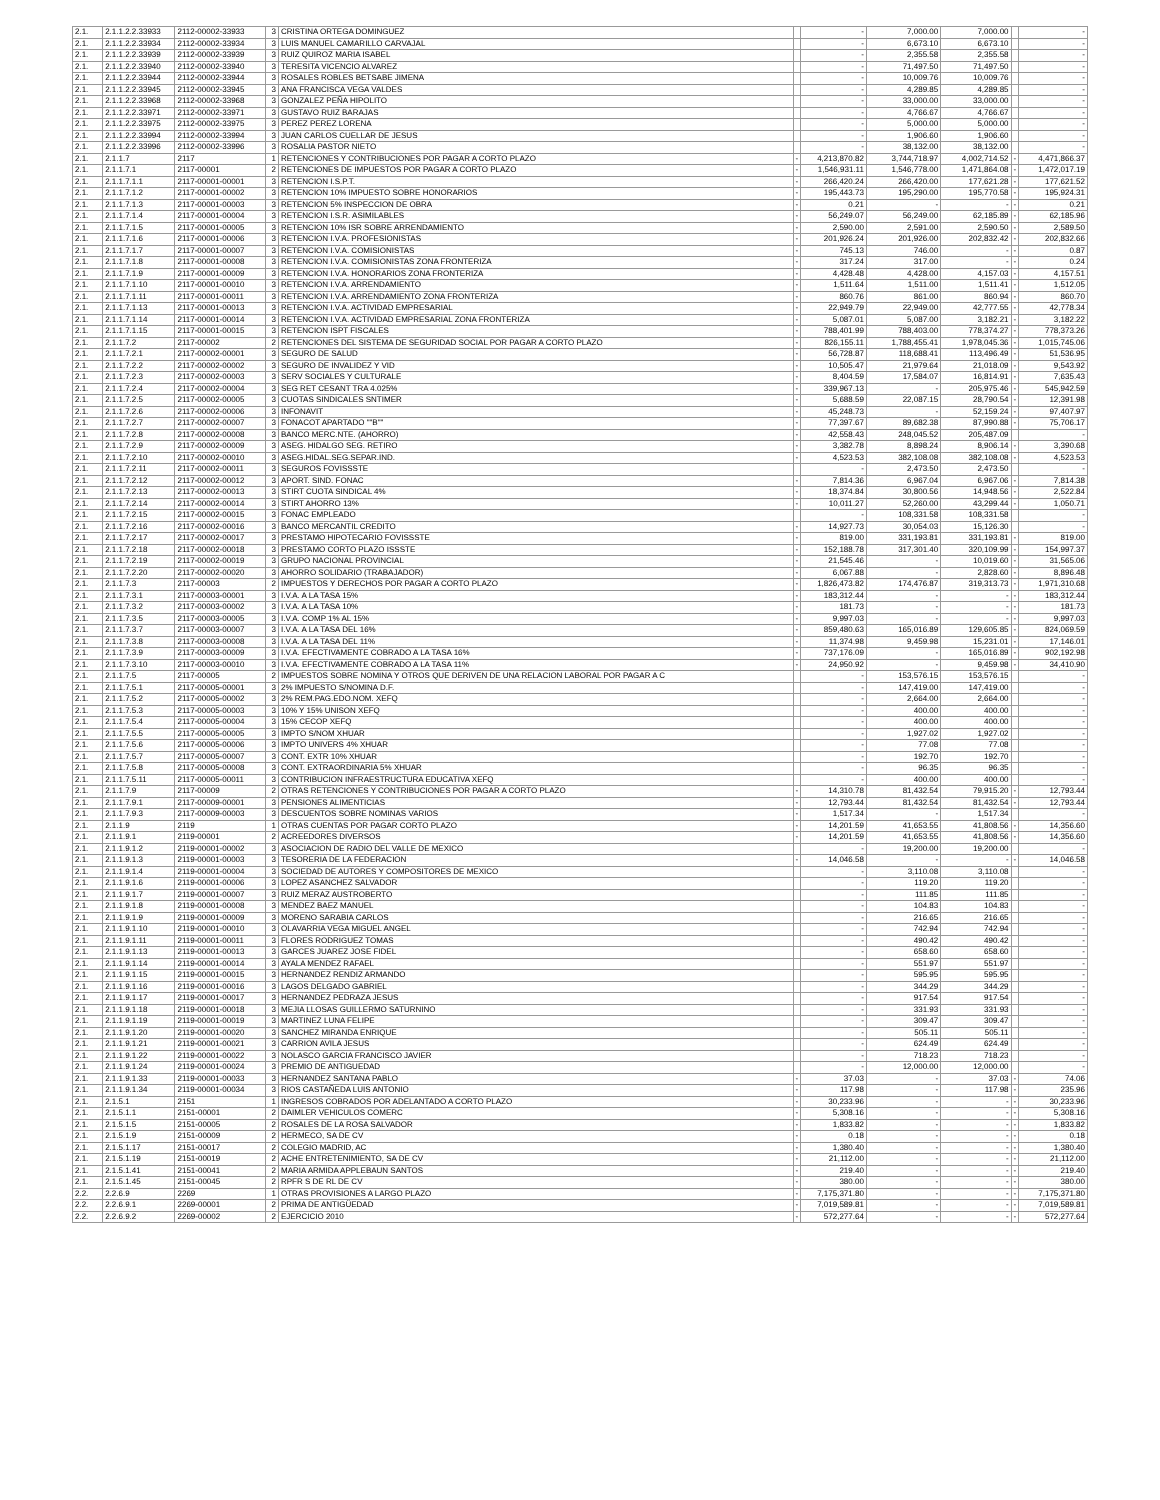| 2.1. | 2.1.1.2.2.33933 | 2112-00002-33933 | 3 | CRISTINA ORTEGA DOMINGUEZ | | - | 7,000.00 | 7,000.00 | | - |
| 2.1. | 2.1.1.2.2.33934 | 2112-00002-33934 | 3 | LUIS MANUEL CAMARILLO CARVAJAL | | - | 6,673.10 | 6,673.10 | | - |
| 2.1. | 2.1.1.2.2.33939 | 2112-00002-33939 | 3 | RUIZ QUIROZ MARIA ISABEL | | - | 2,355.58 | 2,355.58 | | - |
| 2.1. | 2.1.1.2.2.33940 | 2112-00002-33940 | 3 | TERESITA VICENCIO ALVAREZ | | - | 71,497.50 | 71,497.50 | | - |
| 2.1. | 2.1.1.2.2.33944 | 2112-00002-33944 | 3 | ROSALES ROBLES BETSABE JIMENA | | - | 10,009.76 | 10,009.76 | | - |
| 2.1. | 2.1.1.2.2.33945 | 2112-00002-33945 | 3 | ANA FRANCISCA VEGA VALDES | | - | 4,289.85 | 4,289.85 | | - |
| 2.1. | 2.1.1.2.2.33968 | 2112-00002-33968 | 3 | GONZALEZ PEÑA HIPOLITO | | - | 33,000.00 | 33,000.00 | | - |
| 2.1. | 2.1.1.2.2.33971 | 2112-00002-33971 | 3 | GUSTAVO RUIZ BARAJAS | | - | 4,766.67 | 4,766.67 | | - |
| 2.1. | 2.1.1.2.2.33975 | 2112-00002-33975 | 3 | PEREZ PEREZ LORENA | | - | 5,000.00 | 5,000.00 | | - |
| 2.1. | 2.1.1.2.2.33994 | 2112-00002-33994 | 3 | JUAN CARLOS CUELLAR DE JESUS | | - | 1,906.60 | 1,906.60 | | - |
| 2.1. | 2.1.1.2.2.33996 | 2112-00002-33996 | 3 | ROSALIA PASTOR NIETO | | - | 38,132.00 | 38,132.00 | | - |
| 2.1. | 2.1.1.7 | 2117 | 1 | RETENCIONES Y CONTRIBUCIONES POR PAGAR A CORTO PLAZO | - | 4,213,870.82 | 3,744,718.97 | 4,002,714.52 | - | 4,471,866.37 |
| 2.1. | 2.1.1.7.1 | 2117-00001 | 2 | RETENCIONES DE IMPUESTOS POR PAGAR A CORTO PLAZO | - | 1,546,931.11 | 1,546,778.00 | 1,471,864.08 | - | 1,472,017.19 |
| 2.1. | 2.1.1.7.1.1 | 2117-00001-00001 | 3 | RETENCION I.S.P.T. | - | 266,420.24 | 266,420.00 | 177,621.28 | - | 177,621.52 |
| 2.1. | 2.1.1.7.1.2 | 2117-00001-00002 | 3 | RETENCION 10% IMPUESTO SOBRE HONORARIOS | - | 195,443.73 | 195,290.00 | 195,770.58 | - | 195,924.31 |
| 2.1. | 2.1.1.7.1.3 | 2117-00001-00003 | 3 | RETENCION 5% INSPECCION DE OBRA | - | 0.21 | - | - | - | 0.21 |
| 2.1. | 2.1.1.7.1.4 | 2117-00001-00004 | 3 | RETENCION I.S.R. ASIMILABLES | - | 56,249.07 | 56,249.00 | 62,185.89 | - | 62,185.96 |
| 2.1. | 2.1.1.7.1.5 | 2117-00001-00005 | 3 | RETENCION 10% ISR SOBRE ARRENDAMIENTO | - | 2,590.00 | 2,591.00 | 2,590.50 | - | 2,589.50 |
| 2.1. | 2.1.1.7.1.6 | 2117-00001-00006 | 3 | RETENCION I.V.A. PROFESIONISTAS | - | 201,926.24 | 201,926.00 | 202,832.42 | - | 202,832.66 |
| 2.1. | 2.1.1.7.1.7 | 2117-00001-00007 | 3 | RETENCION I.V.A. COMISIONISTAS | - | 745.13 | 746.00 | - | - | 0.87 |
| 2.1. | 2.1.1.7.1.8 | 2117-00001-00008 | 3 | RETENCION I.V.A. COMISIONISTAS ZONA FRONTERIZA | - | 317.24 | 317.00 | - | - | 0.24 |
| 2.1. | 2.1.1.7.1.9 | 2117-00001-00009 | 3 | RETENCION I.V.A. HONORARIOS ZONA FRONTERIZA | - | 4,428.48 | 4,428.00 | 4,157.03 | - | 4,157.51 |
| 2.1. | 2.1.1.7.1.10 | 2117-00001-00010 | 3 | RETENCION I.V.A. ARRENDAMIENTO | - | 1,511.64 | 1,511.00 | 1,511.41 | - | 1,512.05 |
| 2.1. | 2.1.1.7.1.11 | 2117-00001-00011 | 3 | RETENCION I.V.A. ARRENDAMIENTO ZONA FRONTERIZA | - | 860.76 | 861.00 | 860.94 | - | 860.70 |
| 2.1. | 2.1.1.7.1.13 | 2117-00001-00013 | 3 | RETENCION I.V.A. ACTIVIDAD EMPRESARIAL | - | 22,949.79 | 22,949.00 | 42,777.55 | - | 42,778.34 |
| 2.1. | 2.1.1.7.1.14 | 2117-00001-00014 | 3 | RETENCION I.V.A. ACTIVIDAD EMPRESARIAL ZONA FRONTERIZA | - | 5,087.01 | 5,087.00 | 3,182.21 | - | 3,182.22 |
| 2.1. | 2.1.1.7.1.15 | 2117-00001-00015 | 3 | RETENCION ISPT FISCALES | - | 788,401.99 | 788,403.00 | 778,374.27 | - | 778,373.26 |
| 2.1. | 2.1.1.7.2 | 2117-00002 | 2 | RETENCIONES DEL SISTEMA DE SEGURIDAD SOCIAL POR PAGAR A CORTO PLAZO | - | 826,155.11 | 1,788,455.41 | 1,978,045.36 | - | 1,015,745.06 |
| 2.1. | 2.1.1.7.2.1 | 2117-00002-00001 | 3 | SEGURO DE SALUD | - | 56,728.87 | 118,688.41 | 113,496.49 | - | 51,536.95 |
| 2.1. | 2.1.1.7.2.2 | 2117-00002-00002 | 3 | SEGURO DE INVALIDEZ Y VID | - | 10,505.47 | 21,979.64 | 21,018.09 | - | 9,543.92 |
| 2.1. | 2.1.1.7.2.3 | 2117-00002-00003 | 3 | SERV SOCIALES Y CULTURALE | - | 8,404.59 | 17,584.07 | 16,814.91 | - | 7,635.43 |
| 2.1. | 2.1.1.7.2.4 | 2117-00002-00004 | 3 | SEG RET CESANT TRA 4.025% | - | 339,967.13 | - | 205,975.46 | - | 545,942.59 |
| 2.1. | 2.1.1.7.2.5 | 2117-00002-00005 | 3 | CUOTAS SINDICALES SNTIMER | - | 5,688.59 | 22,087.15 | 28,790.54 | - | 12,391.98 |
| 2.1. | 2.1.1.7.2.6 | 2117-00002-00006 | 3 | INFONAVIT | - | 45,248.73 | - | 52,159.24 | - | 97,407.97 |
| 2.1. | 2.1.1.7.2.7 | 2117-00002-00007 | 3 | FONACOT APARTADO ""B"" | - | 77,397.67 | 89,682.38 | 87,990.88 | - | 75,706.17 |
| 2.1. | 2.1.1.7.2.8 | 2117-00002-00008 | 3 | BANCO MERC.NTE. (AHORRO) | - | 42,558.43 | 248,045.52 | 205,487.09 | | - |
| 2.1. | 2.1.1.7.2.9 | 2117-00002-00009 | 3 | ASEG. HIDALGO SEG. RETIRO | - | 3,382.78 | 8,898.24 | 8,906.14 | - | 3,390.68 |
| 2.1. | 2.1.1.7.2.10 | 2117-00002-00010 | 3 | ASEG.HIDAL.SEG.SEPAR.IND. | - | 4,523.53 | 382,108.08 | 382,108.08 | - | 4,523.53 |
| 2.1. | 2.1.1.7.2.11 | 2117-00002-00011 | 3 | SEGUROS FOVISSSTE | | - | 2,473.50 | 2,473.50 | | - |
| 2.1. | 2.1.1.7.2.12 | 2117-00002-00012 | 3 | APORT. SIND. FONAC | - | 7,814.36 | 6,967.04 | 6,967.06 | - | 7,814.38 |
| 2.1. | 2.1.1.7.2.13 | 2117-00002-00013 | 3 | STIRT CUOTA SINDICAL 4% | - | 18,374.84 | 30,800.56 | 14,948.56 | - | 2,522.84 |
| 2.1. | 2.1.1.7.2.14 | 2117-00002-00014 | 3 | STIRT AHORRO 13% | - | 10,011.27 | 52,260.00 | 43,299.44 | - | 1,050.71 |
| 2.1. | 2.1.1.7.2.15 | 2117-00002-00015 | 3 | FONAC EMPLEADO | | - | 108,331.58 | 108,331.58 | | - |
| 2.1. | 2.1.1.7.2.16 | 2117-00002-00016 | 3 | BANCO MERCANTIL CREDITO | - | 14,927.73 | 30,054.03 | 15,126.30 | | - |
| 2.1. | 2.1.1.7.2.17 | 2117-00002-00017 | 3 | PRESTAMO HIPOTECARIO FOVISSSTE | - | 819.00 | 331,193.81 | 331,193.81 | - | 819.00 |
| 2.1. | 2.1.1.7.2.18 | 2117-00002-00018 | 3 | PRESTAMO CORTO PLAZO ISSSTE | - | 152,188.78 | 317,301.40 | 320,109.99 | - | 154,997.37 |
| 2.1. | 2.1.1.7.2.19 | 2117-00002-00019 | 3 | GRUPO NACIONAL PROVINCIAL | - | 21,545.46 | - | 10,019.60 | - | 31,565.06 |
| 2.1. | 2.1.1.7.2.20 | 2117-00002-00020 | 3 | AHORRO SOLIDARIO (TRABAJADOR) | - | 6,067.88 | - | 2,828.60 | - | 8,896.48 |
| 2.1. | 2.1.1.7.3 | 2117-00003 | 2 | IMPUESTOS Y DERECHOS POR PAGAR A CORTO PLAZO | - | 1,826,473.82 | 174,476.87 | 319,313.73 | - | 1,971,310.68 |
| 2.1. | 2.1.1.7.3.1 | 2117-00003-00001 | 3 | I.V.A. A LA TASA 15% | - | 183,312.44 | - | - | - | 183,312.44 |
| 2.1. | 2.1.1.7.3.2 | 2117-00003-00002 | 3 | I.V.A. A LA TASA 10% | - | 181.73 | - | - | - | 181.73 |
| 2.1. | 2.1.1.7.3.5 | 2117-00003-00005 | 3 | I.V.A. COMP 1% AL 15% | - | 9,997.03 | - | - | - | 9,997.03 |
| 2.1. | 2.1.1.7.3.7 | 2117-00003-00007 | 3 | I.V.A. A LA TASA DEL 16% | - | 859,480.63 | 165,016.89 | 129,605.85 | - | 824,069.59 |
| 2.1. | 2.1.1.7.3.8 | 2117-00003-00008 | 3 | I.V.A. A LA TASA DEL 11% | - | 11,374.98 | 9,459.98 | 15,231.01 | - | 17,146.01 |
| 2.1. | 2.1.1.7.3.9 | 2117-00003-00009 | 3 | I.V.A. EFECTIVAMENTE COBRADO A LA TASA 16% | - | 737,176.09 | - | 165,016.89 | - | 902,192.98 |
| 2.1. | 2.1.1.7.3.10 | 2117-00003-00010 | 3 | I.V.A. EFECTIVAMENTE COBRADO A LA TASA 11% | - | 24,950.92 | - | 9,459.98 | - | 34,410.90 |
| 2.1. | 2.1.1.7.5 | 2117-00005 | 2 | IMPUESTOS SOBRE NOMINA Y OTROS QUE DERIVEN DE UNA RELACION LABORAL POR PAGAR A C | | - | 153,576.15 | 153,576.15 | | - |
| 2.1. | 2.1.1.7.5.1 | 2117-00005-00001 | 3 | 2% IMPUESTO S/NOMINA D.F. | | - | 147,419.00 | 147,419.00 | | - |
| 2.1. | 2.1.1.7.5.2 | 2117-00005-00002 | 3 | 2% REM.PAG.EDO.NOM. XEFQ | | - | 2,664.00 | 2,664.00 | | - |
| 2.1. | 2.1.1.7.5.3 | 2117-00005-00003 | 3 | 10% Y 15% UNISON XEFQ | | - | 400.00 | 400.00 | | - |
| 2.1. | 2.1.1.7.5.4 | 2117-00005-00004 | 3 | 15% CECOP XEFQ | | - | 400.00 | 400.00 | | - |
| 2.1. | 2.1.1.7.5.5 | 2117-00005-00005 | 3 | IMPTO S/NOM XHUAR | | - | 1,927.02 | 1,927.02 | | - |
| 2.1. | 2.1.1.7.5.6 | 2117-00005-00006 | 3 | IMPTO UNIVERS 4% XHUAR | | - | 77.08 | 77.08 | | - |
| 2.1. | 2.1.1.7.5.7 | 2117-00005-00007 | 3 | CONT. EXTR 10% XHUAR | | - | 192.70 | 192.70 | | - |
| 2.1. | 2.1.1.7.5.8 | 2117-00005-00008 | 3 | CONT. EXTRAORDINARIA 5% XHUAR | | - | 96.35 | 96.35 | | - |
| 2.1. | 2.1.1.7.5.11 | 2117-00005-00011 | 3 | CONTRIBUCION INFRAESTRUCTURA EDUCATIVA XEFQ | | - | 400.00 | 400.00 | | - |
| 2.1. | 2.1.1.7.9 | 2117-00009 | 2 | OTRAS RETENCIONES Y CONTRIBUCIONES POR PAGAR A CORTO PLAZO | - | 14,310.78 | 81,432.54 | 79,915.20 | - | 12,793.44 |
| 2.1. | 2.1.1.7.9.1 | 2117-00009-00001 | 3 | PENSIONES ALIMENTICIAS | - | 12,793.44 | 81,432.54 | 81,432.54 | - | 12,793.44 |
| 2.1. | 2.1.1.7.9.3 | 2117-00009-00003 | 3 | DESCUENTOS SOBRE NOMINAS VARIOS | - | 1,517.34 | - | 1,517.34 | | - |
| 2.1. | 2.1.1.9 | 2119 | 1 | OTRAS CUENTAS POR PAGAR CORTO PLAZO | - | 14,201.59 | 41,653.55 | 41,808.56 | - | 14,356.60 |
| 2.1. | 2.1.1.9.1 | 2119-00001 | 2 | ACREEDORES DIVERSOS | - | 14,201.59 | 41,653.55 | 41,808.56 | - | 14,356.60 |
| 2.1. | 2.1.1.9.1.2 | 2119-00001-00002 | 3 | ASOCIACION DE RADIO DEL VALLE DE MEXICO | | - | 19,200.00 | 19,200.00 | | - |
| 2.1. | 2.1.1.9.1.3 | 2119-00001-00003 | 3 | TESORERIA DE LA FEDERACION | - | 14,046.58 | - | - | - | 14,046.58 |
| 2.1. | 2.1.1.9.1.4 | 2119-00001-00004 | 3 | SOCIEDAD DE AUTORES Y COMPOSITORES DE MEXICO | | - | 3,110.08 | 3,110.08 | | - |
| 2.1. | 2.1.1.9.1.6 | 2119-00001-00006 | 3 | LOPEZ ASANCHEZ SALVADOR | | - | 119.20 | 119.20 | | - |
| 2.1. | 2.1.1.9.1.7 | 2119-00001-00007 | 3 | RUIZ MERAZ AUSTROBERTO | | - | 111.85 | 111.85 | | - |
| 2.1. | 2.1.1.9.1.8 | 2119-00001-00008 | 3 | MENDEZ BAEZ MANUEL | | - | 104.83 | 104.83 | | - |
| 2.1. | 2.1.1.9.1.9 | 2119-00001-00009 | 3 | MORENO SARABIA CARLOS | | - | 216.65 | 216.65 | | - |
| 2.1. | 2.1.1.9.1.10 | 2119-00001-00010 | 3 | OLAVARRIA VEGA MIGUEL ANGEL | | - | 742.94 | 742.94 | | - |
| 2.1. | 2.1.1.9.1.11 | 2119-00001-00011 | 3 | FLORES RODRIGUEZ TOMAS | | - | 490.42 | 490.42 | | - |
| 2.1. | 2.1.1.9.1.13 | 2119-00001-00013 | 3 | GARCES JUAREZ JOSE FIDEL | | - | 658.60 | 658.60 | | - |
| 2.1. | 2.1.1.9.1.14 | 2119-00001-00014 | 3 | AYALA MENDEZ RAFAEL | | - | 551.97 | 551.97 | | - |
| 2.1. | 2.1.1.9.1.15 | 2119-00001-00015 | 3 | HERNANDEZ RENDIZ ARMANDO | | - | 595.95 | 595.95 | | - |
| 2.1. | 2.1.1.9.1.16 | 2119-00001-00016 | 3 | LAGOS DELGADO GABRIEL | | - | 344.29 | 344.29 | | - |
| 2.1. | 2.1.1.9.1.17 | 2119-00001-00017 | 3 | HERNANDEZ PEDRAZA JESUS | | - | 917.54 | 917.54 | | - |
| 2.1. | 2.1.1.9.1.18 | 2119-00001-00018 | 3 | MEJIA LLOSAS GUILLERMO SATURNINO | | - | 331.93 | 331.93 | | - |
| 2.1. | 2.1.1.9.1.19 | 2119-00001-00019 | 3 | MARTINEZ LUNA FELIPE | | - | 309.47 | 309.47 | | - |
| 2.1. | 2.1.1.9.1.20 | 2119-00001-00020 | 3 | SANCHEZ MIRANDA ENRIQUE | | - | 505.11 | 505.11 | | - |
| 2.1. | 2.1.1.9.1.21 | 2119-00001-00021 | 3 | CARRION AVILA JESUS | | - | 624.49 | 624.49 | | - |
| 2.1. | 2.1.1.9.1.22 | 2119-00001-00022 | 3 | NOLASCO GARCIA FRANCISCO JAVIER | | - | 718.23 | 718.23 | | - |
| 2.1. | 2.1.1.9.1.24 | 2119-00001-00024 | 3 | PREMIO DE ANTIGUEDAD | | - | 12,000.00 | 12,000.00 | | - |
| 2.1. | 2.1.1.9.1.33 | 2119-00001-00033 | 3 | HERNANDEZ SANTANA PABLO | - | 37.03 | - | 37.03 | - | 74.06 |
| 2.1. | 2.1.1.9.1.34 | 2119-00001-00034 | 3 | RIOS CASTAÑEDA LUIS ANTONIO | - | 117.98 | - | 117.98 | - | 235.96 |
| 2.1. | 2.1.5.1 | 2151 | 1 | INGRESOS COBRADOS POR ADELANTADO A CORTO PLAZO | - | 30,233.96 | - | - | - | 30,233.96 |
| 2.1. | 2.1.5.1.1 | 2151-00001 | 2 | DAIMLER VEHICULOS COMERC | - | 5,308.16 | - | - | - | 5,308.16 |
| 2.1. | 2.1.5.1.5 | 2151-00005 | 2 | ROSALES DE LA ROSA SALVADOR | - | 1,833.82 | - | - | - | 1,833.82 |
| 2.1. | 2.1.5.1.9 | 2151-00009 | 2 | HERMECO, SA DE CV | - | 0.18 | - | - | - | 0.18 |
| 2.1. | 2.1.5.1.17 | 2151-00017 | 2 | COLEGIO MADRID, AC | - | 1,380.40 | - | - | - | 1,380.40 |
| 2.1. | 2.1.5.1.19 | 2151-00019 | 2 | ACHE ENTRETENIMIENTO, SA DE CV | - | 21,112.00 | - | - | - | 21,112.00 |
| 2.1. | 2.1.5.1.41 | 2151-00041 | 2 | MARIA ARMIDA APPLEBAUN SANTOS | - | 219.40 | - | - | - | 219.40 |
| 2.1. | 2.1.5.1.45 | 2151-00045 | 2 | RPFR S DE RL DE CV | - | 380.00 | - | - | - | 380.00 |
| 2.2. | 2.2.6.9 | 2269 | 1 | OTRAS PROVISIONES A LARGO PLAZO | - | 7,175,371.80 | - | - | - | 7,175,371.80 |
| 2.2. | 2.2.6.9.1 | 2269-00001 | 2 | PRIMA DE ANTIGÜEDAD | - | 7,019,589.81 | - | - | - | 7,019,589.81 |
| 2.2. | 2.2.6.9.2 | 2269-00002 | 2 | EJERCICIO 2010 | - | 572,277.64 | - | - | - | 572,277.64 |